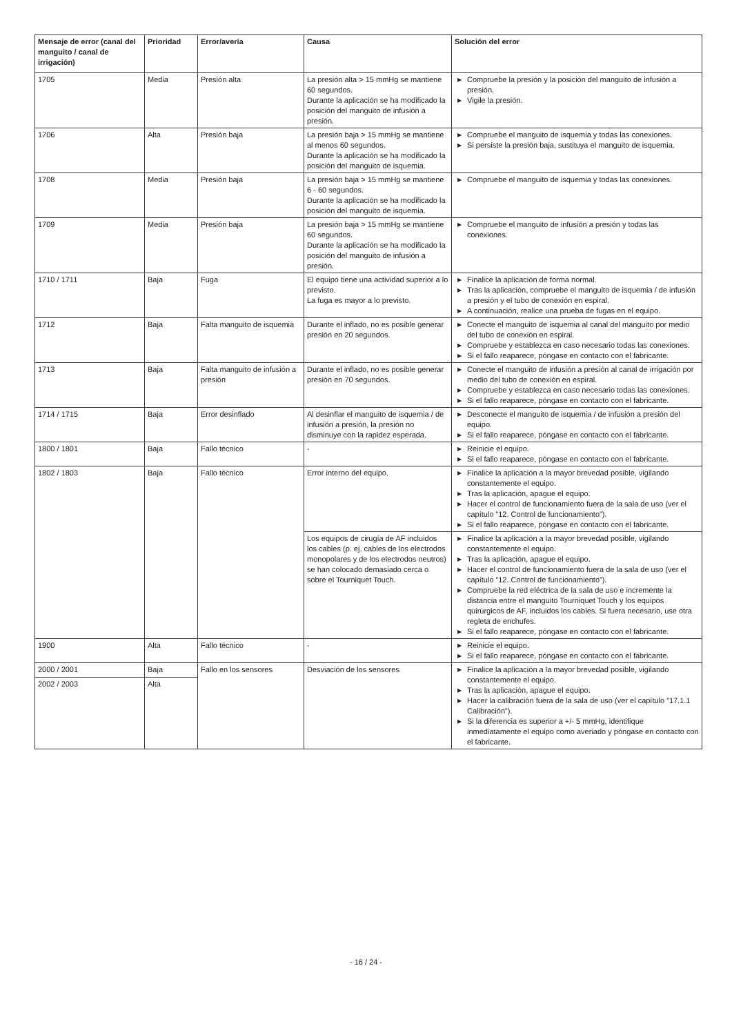| Mensaje de error (canal del manguito / canal de irrigación) | Prioridad | Error/avería | Causa | Solución del error |
| --- | --- | --- | --- | --- |
| 1705 | Media | Presión alta | La presión alta > 15 mmHg se mantiene 60 segundos. Durante la aplicación se ha modificado la posición del manguito de infusión a presión. | ▶ Compruebe la presión y la posición del manguito de infusión a presión. ▶ Vigile la presión. |
| 1706 | Alta | Presión baja | La presión baja > 15 mmHg se mantiene al menos 60 segundos. Durante la aplicación se ha modificado la posición del manguito de isquemia. | ▶ Compruebe el manguito de isquemia y todas las conexiones. ▶ Si persiste la presión baja, sustituya el manguito de isquemia. |
| 1708 | Media | Presión baja | La presión baja > 15 mmHg se mantiene 6 - 60 segundos. Durante la aplicación se ha modificado la posición del manguito de isquemia. | ▶ Compruebe el manguito de isquemia y todas las conexiones. |
| 1709 | Media | Presión baja | La presión baja > 15 mmHg se mantiene 60 segundos. Durante la aplicación se ha modificado la posición del manguito de infusión a presión. | ▶ Compruebe el manguito de infusión a presión y todas las conexiones. |
| 1710 / 1711 | Baja | Fuga | El equipo tiene una actividad superior a lo previsto. La fuga es mayor a lo previsto. | ▶ Finalice la aplicación de forma normal. ▶ Tras la aplicación, compruebe el manguito de isquemia / de infusión a presión y el tubo de conexión en espiral. ▶ A continuación, realice una prueba de fugas en el equipo. |
| 1712 | Baja | Falta manguito de isquemia | Durante el inflado, no es posible generar presión en 20 segundos. | ▶ Conecte el manguito de isquemia al canal del manguito por medio del tubo de conexión en espiral. ▶ Compruebe y establezca en caso necesario todas las conexiones. ▶ Si el fallo reaparece, póngase en contacto con el fabricante. |
| 1713 | Baja | Falta manguito de infusión a presión | Durante el inflado, no es posible generar presión en 70 segundos. | ▶ Conecte el manguito de infusión a presión al canal de irrigación por medio del tubo de conexión en espiral. ▶ Compruebe y establezca en caso necesario todas las conexiones. ▶ Si el fallo reaparece, póngase en contacto con el fabricante. |
| 1714 / 1715 | Baja | Error desinflado | Al desinflar el manguito de isquemia / de infusión a presión, la presión no disminuye con la rapidez esperada. | ▶ Desconecte el manguito de isquemia / de infusión a presión del equipo. ▶ Si el fallo reaparece, póngase en contacto con el fabricante. |
| 1800 / 1801 | Baja | Fallo técnico | - | ▶ Reinicie el equipo. ▶ Si el fallo reaparece, póngase en contacto con el fabricante. |
| 1802 / 1803 | Baja | Fallo técnico | Error interno del equipo. | ▶ Finalice la aplicación a la mayor brevedad posible, vigilando constantemente el equipo. ▶ Tras la aplicación, apague el equipo. ▶ Hacer el control de funcionamiento fuera de la sala de uso (ver el capítulo ”12. Control de funcionamiento”). ▶ Si el fallo reaparece, póngase en contacto con el fabricante. |
| | | | Los equipos de cirugía de AF incluidos los cables (p. ej. cables de los electrodos monopolares y de los electrodos neutros) se han colocado demasiado cerca o sobre el Tourniquet Touch. | ▶ Finalice la aplicación a la mayor brevedad posible, vigilando constantemente el equipo. ▶ Tras la aplicación, apague el equipo. ▶ Hacer el control de funcionamiento fuera de la sala de uso (ver el capítulo ”12. Control de funcionamiento”). ▶ Compruebe la red eléctrica de la sala de uso e incremente la distancia entre el manguito Tourniquet Touch y los equipos quirúrgicos de AF, incluidos los cables. Si fuera necesario, use otra regleta de enchufes. ▶ Si el fallo reaparece, póngase en contacto con el fabricante. |
| 1900 | Alta | Fallo técnico | - | ▶ Reinicie el equipo. ▶ Si el fallo reaparece, póngase en contacto con el fabricante. |
| 2000 / 2001 | Baja | Fallo en los sensores | Desviación de los sensores | ▶ Finalice la aplicación a la mayor brevedad posible, vigilando constantemente el equipo. ▶ Tras la aplicación, apague el equipo. ▶ Hacer la calibración fuera de la sala de uso (ver el capítulo ”17.1.1 Calibración”). ▶ Si la diferencia es superior a +/- 5 mmHg, identifique inmediatamente el equipo como averiado y póngase en contacto con el fabricante. |
| 2002 / 2003 | Alta | | | |
- 16 / 24 -